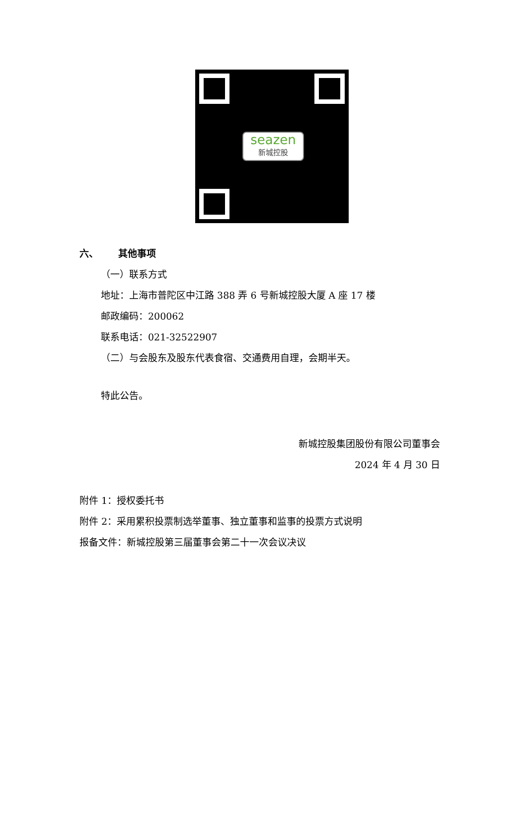seazen
新城控股
六、 其他事项
（一）联系方式
地址：上海市普陀区中江路 388 弄 6 号新城控股大厦 A 座 17 楼
邮政编码：200062
联系电话：021-32522907
（二）与会股东及股东代表食宿、交通费用自理，会期半天。
特此公告。
新城控股集团股份有限公司董事会
2024 年 4 月 30 日
附件 1：授权委托书
附件 2：采用累积投票制选举董事、独立董事和监事的投票方式说明
报备文件：新城控股第三届董事会第二十一次会议决议